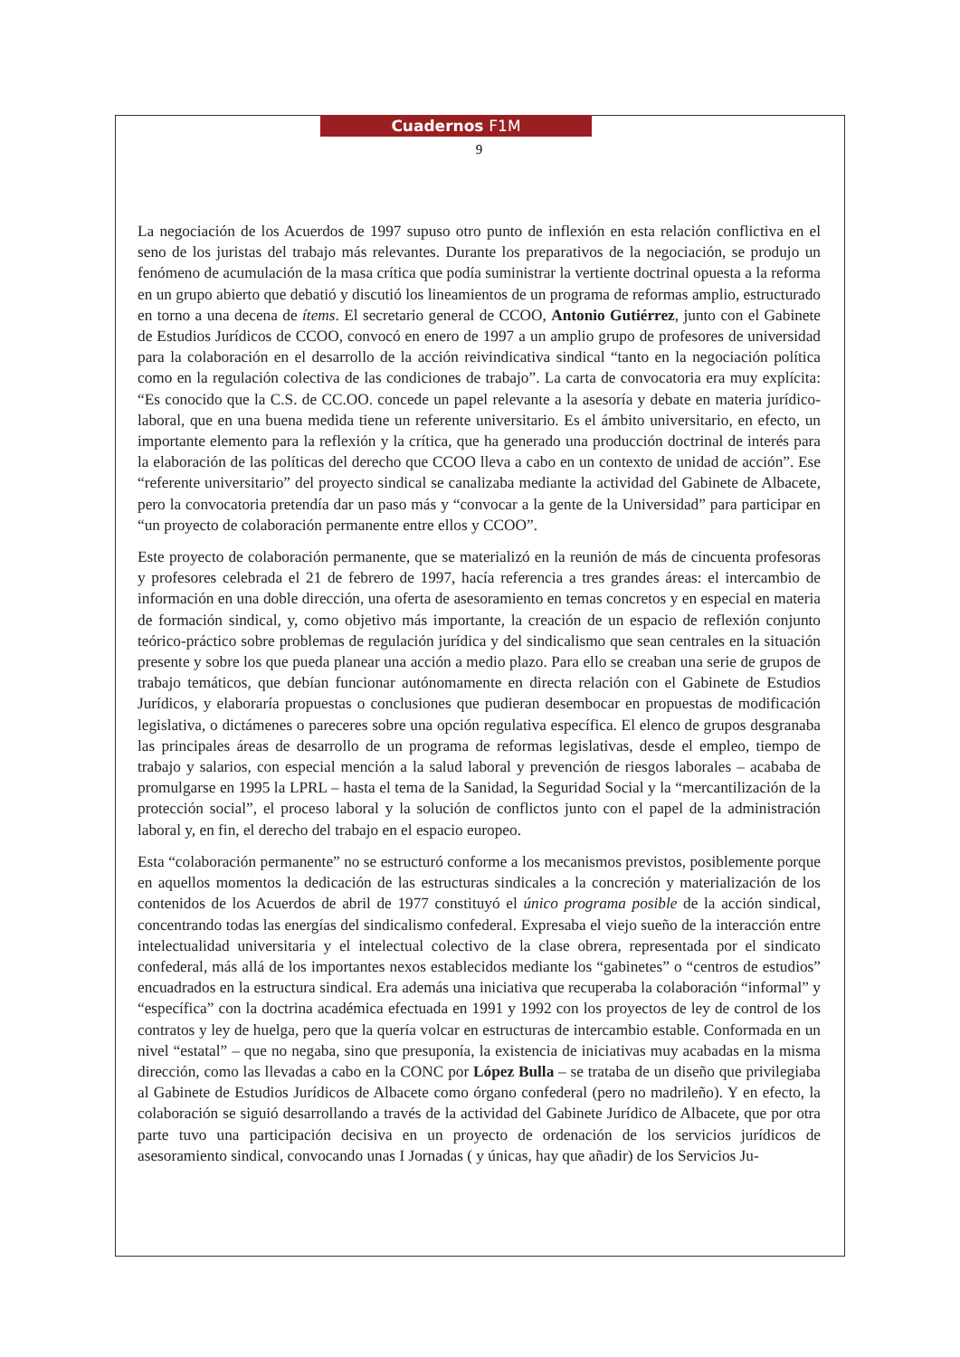Cuadernos F1M
9
La negociación de los Acuerdos de 1997 supuso otro punto de inflexión en esta relación conflictiva en el seno de los juristas del trabajo más relevantes. Durante los preparativos de la negociación, se produjo un fenómeno de acumulación de la masa crítica que podía suministrar la vertiente doctrinal opuesta a la reforma en un grupo abierto que debatió y discutió los lineamientos de un programa de reformas amplio, estructurado en torno a una decena de ítems. El secretario general de CCOO, Antonio Gutiérrez, junto con el Gabinete de Estudios Jurídicos de CCOO, convocó en enero de 1997 a un amplio grupo de profesores de universidad para la colaboración en el desarrollo de la acción reivindicativa sindical “tanto en la negociación política como en la regulación colectiva de las condiciones de trabajo”. La carta de convocatoria era muy explícita: “Es conocido que la C.S. de CC.OO. concede un papel relevante a la asesoría y debate en materia jurídico-laboral, que en una buena medida tiene un referente universitario. Es el ámbito universitario, en efecto, un importante elemento para la reflexión y la crítica, que ha generado una producción doctrinal de interés para la elaboración de las políticas del derecho que CCOO lleva a cabo en un contexto de unidad de acción”. Ese “referente universitario” del proyecto sindical se canalizaba mediante la actividad del Gabinete de Albacete, pero la convocatoria pretendía dar un paso más y “convocar a la gente de la Universidad” para participar en “un proyecto de colaboración permanente entre ellos y CCOO”.
Este proyecto de colaboración permanente, que se materializó en la reunión de más de cincuenta profesoras y profesores celebrada el 21 de febrero de 1997, hacía referencia a tres grandes áreas: el intercambio de información en una doble dirección, una oferta de asesoramiento en temas concretos y en especial en materia de formación sindical, y, como objetivo más importante, la creación de un espacio de reflexión conjunto teórico-práctico sobre problemas de regulación jurídica y del sindicalismo que sean centrales en la situación presente y sobre los que pueda planear una acción a medio plazo. Para ello se creaban una serie de grupos de trabajo temáticos, que debían funcionar autónomamente en directa relación con el Gabinete de Estudios Jurídicos, y elaboraría propuestas o conclusiones que pudieran desembocar en propuestas de modificación legislativa, o dictámenes o pareceres sobre una opción regulativa específica. El elenco de grupos desgranaba las principales áreas de desarrollo de un programa de reformas legislativas, desde el empleo, tiempo de trabajo y salarios, con especial mención a la salud laboral y prevención de riesgos laborales – acababa de promulgarse en 1995 la LPRL – hasta el tema de la Sanidad, la Seguridad Social y la “mercantilización de la protección social”, el proceso laboral y la solución de conflictos junto con el papel de la administración laboral y, en fin, el derecho del trabajo en el espacio europeo.
Esta “colaboración permanente” no se estructuró conforme a los mecanismos previstos, posiblemente porque en aquellos momentos la dedicación de las estructuras sindicales a la concreción y materialización de los contenidos de los Acuerdos de abril de 1977 constituyó el único programa posible de la acción sindical, concentrando todas las energías del sindicalismo confederal. Expresaba el viejo sueño de la interacción entre intelectualidad universitaria y el intelectual colectivo de la clase obrera, representada por el sindicato confederal, más allá de los importantes nexos establecidos mediante los “gabinetes” o “centros de estudios” encuadrados en la estructura sindical. Era además una iniciativa que recuperaba la colaboración “informal” y “específica” con la doctrina académica efectuada en 1991 y 1992 con los proyectos de ley de control de los contratos y ley de huelga, pero que la quería volcar en estructuras de intercambio estable. Conformada en un nivel “estatal” – que no negaba, sino que presuponía, la existencia de iniciativas muy acabadas en la misma dirección, como las llevadas a cabo en la CONC por López Bulla – se trataba de un diseño que privilegiaba al Gabinete de Estudios Jurídicos de Albacete como órgano confederal (pero no madrileño). Y en efecto, la colaboración se siguió desarrollando a través de la actividad del Gabinete Jurídico de Albacete, que por otra parte tuvo una participación decisiva en un proyecto de ordenación de los servicios jurídicos de asesoramiento sindical, convocando unas I Jornadas ( y únicas, hay que añadir) de los Servicios Ju-